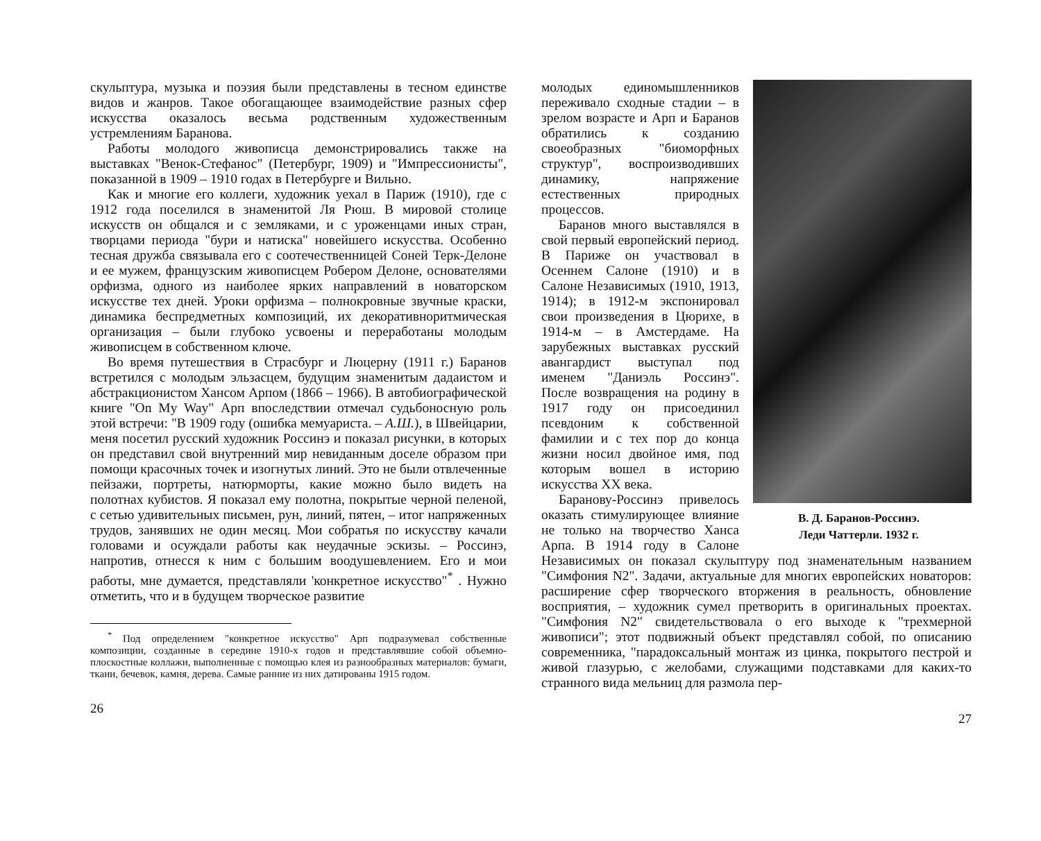скульптура, музыка и поэзия были представлены в тесном единстве видов и жанров. Такое обогащающее взаимодействие разных сфер искусства оказалось весьма родственным художественным устремлениям Баранова.
Работы молодого живописца демонстрировались также на выставках "Венок-Стефанос" (Петербург, 1909) и "Импрессионисты", показанной в 1909 – 1910 годах в Петербурге и Вильно.
Как и многие его коллеги, художник уехал в Париж (1910), где с 1912 года поселился в знаменитой Ля Рюш. В мировой столице искусств он общался и с земляками, и с уроженцами иных стран, творцами периода "бури и натиска" новейшего искусства. Особенно тесная дружба связывала его с соотечественницей Соней Терк-Делоне и ее мужем, французским живописцем Робером Делоне, основателями орфизма, одного из наиболее ярких направлений в новаторском искусстве тех дней. Уроки орфизма – полнокровные звучные краски, динамика беспредметных композиций, их декоративноритмическая организация – были глубоко усвоены и переработаны молодым живописцем в собственном ключе.
Во время путешествия в Страсбург и Люцерну (1911 г.) Баранов встретился с молодым эльзасцем, будущим знаменитым дадаистом и абстракционистом Хансом Арпом (1866 – 1966). В автобиографической книге "On My Way" Арп впоследствии отмечал судьбоносную роль этой встречи: "В 1909 году (ошибка мемуариста. – А.Ш.), в Швейцарии, меня посетил русский художник Россинэ и показал рисунки, в которых он представил свой внутренний мир невиданным доселе образом при помощи красочных точек и изогнутых линий. Это не были отвлеченные пейзажи, портреты, натюрморты, какие можно было видеть на полотнах кубистов. Я показал ему полотна, покрытые черной пеленой, с сетью удивительных письмен, рун, линий, пятен, – итог напряженных трудов, занявших не один месяц. Мои собратья по искусству качали головами и осуждали работы как неудачные эскизы. – Россинэ, напротив, отнесся к ним с большим воодушевлением. Его и мои работы, мне думается, представляли 'конкретное искусство"<sup>*</sup> . Нужно отметить, что и в будущем творческое развитие
<sup>*</sup> Под определением "конкретное искусство" Арп подразумевал собственные композиции, созданные в середине 1910-х годов и представлявшие собой объемно-плоскостные коллажи, выполненные с помощью клея из разнообразных материалов: бумаги, ткани, бечевок, камня, дерева. Самые ранние из них датированы 1915 годом.
26
В. Д. Баранов-Россинэ.
Леди Чаттерли. 1932 г.
молодых единомышленников переживало сходные стадии – в зрелом возрасте и Арп и Баранов обратились к созданию своеобразных "биоморфных структур", воспроизводивших динамику, напряжение естественных природных процессов.
Баранов много выставлялся в свой первый европейский период. В Париже он участвовал в Осеннем Салоне (1910) и в Салоне Независимых (1910, 1913, 1914); в 1912-м экспонировал свои произведения в Цюрихе, в 1914-м – в Амстердаме. На зарубежных выставках русский авангардист выступал под именем "Даниэль Россинэ". После возвращения на родину в 1917 году он присоединил псевдоним к собственной фамилии и с тех пор до конца жизни носил двойное имя, под которым вошел в историю искусства XX века.
Баранову-Россинэ привелось оказать стимулирующее влияние не только на творчество Ханса Арпа. В 1914 году в Салоне Независимых он показал скульптуру под знаменательным названием "Симфония N2". Задачи, актуальные для многих европейских новаторов: расширение сфер творческого вторжения в реальность, обновление восприятия, – художник сумел претворить в оригинальных проектах. "Симфония N2" свидетельствовала о его выходе к "трехмерной живописи"; этот подвижный объект представлял собой, по описанию современника, "парадоксальный монтаж из цинка, покрытого пестрой и живой глазурью, с желобами, служащими подставками для каких-то странного вида мельниц для размола пер-
27